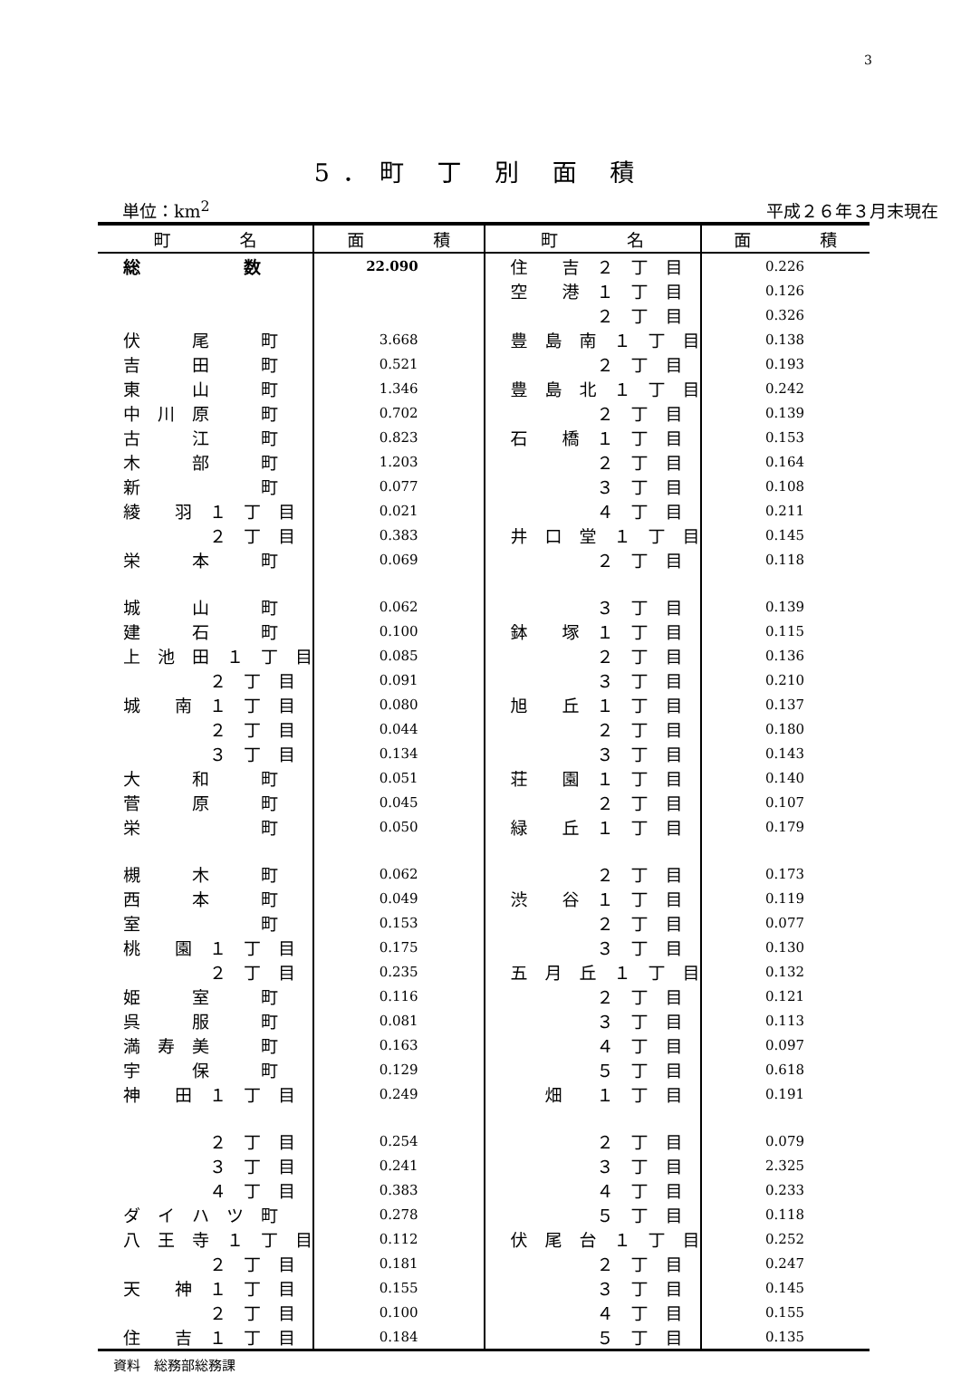3
5．町 丁 別 面 積
単位：km<sup>2</sup> 平成２６年３月末現在
| 町 名 | 面 積 | 町 名 | 面 積 |
| --- | --- | --- | --- |
| 総 数 | 22.090 | 住 吉 ２ 丁 目 | 0.226 |
| | | 空 港 １ 丁 目 | 0.126 |
| | | ２ 丁 目 | 0.326 |
| 伏 尾 町 | 3.668 | 豊 島 南 １ 丁 目 | 0.138 |
| 吉 田 町 | 0.521 | ２ 丁 目 | 0.193 |
| 東 山 町 | 1.346 | 豊 島 北 １ 丁 目 | 0.242 |
| 中 川 原 町 | 0.702 | ２ 丁 目 | 0.139 |
| 古 江 町 | 0.823 | 石 橋 １ 丁 目 | 0.153 |
| 木 部 町 | 1.203 | ２ 丁 目 | 0.164 |
| 新 町 | 0.077 | ３ 丁 目 | 0.108 |
| 綾 羽 １ 丁 目 | 0.021 | ４ 丁 目 | 0.211 |
| ２ 丁 目 | 0.383 | 井 口 堂 １ 丁 目 | 0.145 |
| 栄 本 町 | 0.069 | ２ 丁 目 | 0.118 |
| 城 山 町 | 0.062 | ３ 丁 目 | 0.139 |
| 建 石 町 | 0.100 | 鉢 塚 １ 丁 目 | 0.115 |
| 上 池 田 １ 丁 目 | 0.085 | ２ 丁 目 | 0.136 |
| ２ 丁 目 | 0.091 | ３ 丁 目 | 0.210 |
| 城 南 １ 丁 目 | 0.080 | 旭 丘 １ 丁 目 | 0.137 |
| ２ 丁 目 | 0.044 | ２ 丁 目 | 0.180 |
| ３ 丁 目 | 0.134 | ３ 丁 目 | 0.143 |
| 大 和 町 | 0.051 | 荘 園 １ 丁 目 | 0.140 |
| 菅 原 町 | 0.045 | ２ 丁 目 | 0.107 |
| 栄 町 | 0.050 | 緑 丘 １ 丁 目 | 0.179 |
| 槻 木 町 | 0.062 | ２ 丁 目 | 0.173 |
| 西 本 町 | 0.049 | 渋 谷 １ 丁 目 | 0.119 |
| 室 町 | 0.153 | ２ 丁 目 | 0.077 |
| 桃 園 １ 丁 目 | 0.175 | ３ 丁 目 | 0.130 |
| ２ 丁 目 | 0.235 | 五 月 丘 １ 丁 目 | 0.132 |
| 姫 室 町 | 0.116 | ２ 丁 目 | 0.121 |
| 呉 服 町 | 0.081 | ３ 丁 目 | 0.113 |
| 満 寿 美 町 | 0.163 | ４ 丁 目 | 0.097 |
| 宇 保 町 | 0.129 | ５ 丁 目 | 0.618 |
| 神 田 １ 丁 目 | 0.249 | 畑 １ 丁 目 | 0.191 |
| ２ 丁 目 | 0.254 | ２ 丁 目 | 0.079 |
| ３ 丁 目 | 0.241 | ３ 丁 目 | 2.325 |
| ４ 丁 目 | 0.383 | ４ 丁 目 | 0.233 |
| ダ イ ハ ツ 町 | 0.278 | ５ 丁 目 | 0.118 |
| 八 王 寺 １ 丁 目 | 0.112 | 伏 尾 台 １ 丁 目 | 0.252 |
| ２ 丁 目 | 0.181 | ２ 丁 目 | 0.247 |
| 天 神 １ 丁 目 | 0.155 | ３ 丁 目 | 0.145 |
| ２ 丁 目 | 0.100 | ４ 丁 目 | 0.155 |
| 住 吉 １ 丁 目 | 0.184 | ５ 丁 目 | 0.135 |
資料　総務部総務課